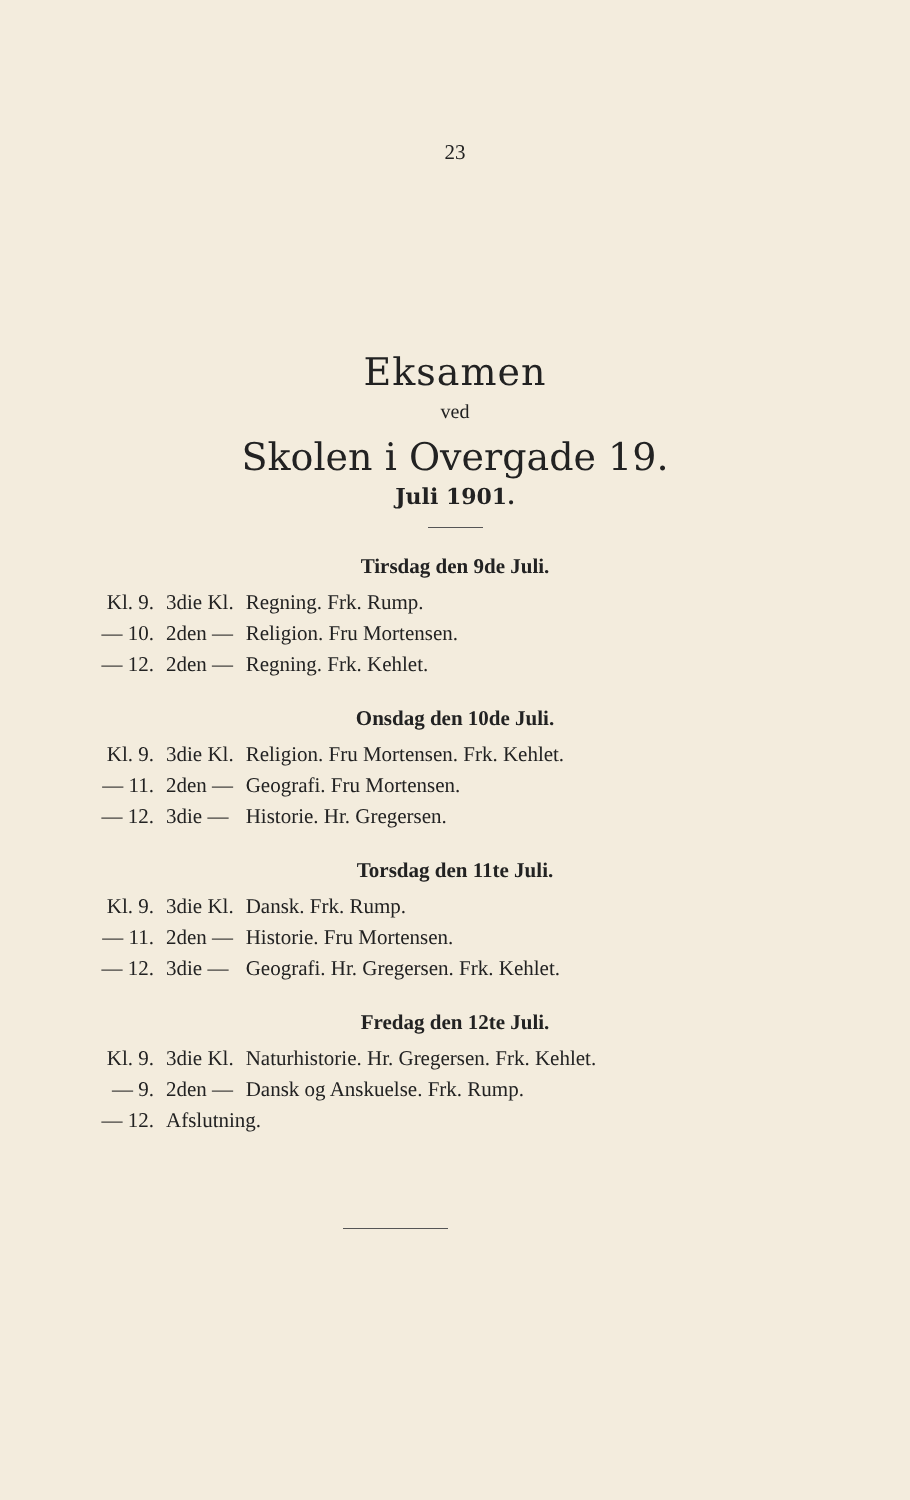23
Eksamen
ved
Skolen i Overgade 19.
Juli 1901.
Tirsdag den 9de Juli.
| Kl. 9. | 3die Kl. | Regning. Frk. Rump. |
| — 10. | 2den — | Religion. Fru Mortensen. |
| — 12. | 2den — | Regning. Frk. Kehlet. |
Onsdag den 10de Juli.
| Kl. 9. | 3die Kl. | Religion. Fru Mortensen. Frk. Kehlet. |
| — 11. | 2den — | Geografi. Fru Mortensen. |
| — 12. | 3die — | Historie. Hr. Gregersen. |
Torsdag den 11te Juli.
| Kl. 9. | 3die Kl. | Dansk. Frk. Rump. |
| — 11. | 2den — | Historie. Fru Mortensen. |
| — 12. | 3die — | Geografi. Hr. Gregersen. Frk. Kehlet. |
Fredag den 12te Juli.
| Kl. 9. | 3die Kl. | Naturhistorie. Hr. Gregersen. Frk. Kehlet. |
| — 9. | 2den — | Dansk og Anskuelse. Frk. Rump. |
| — 12. | Afslutning. | |